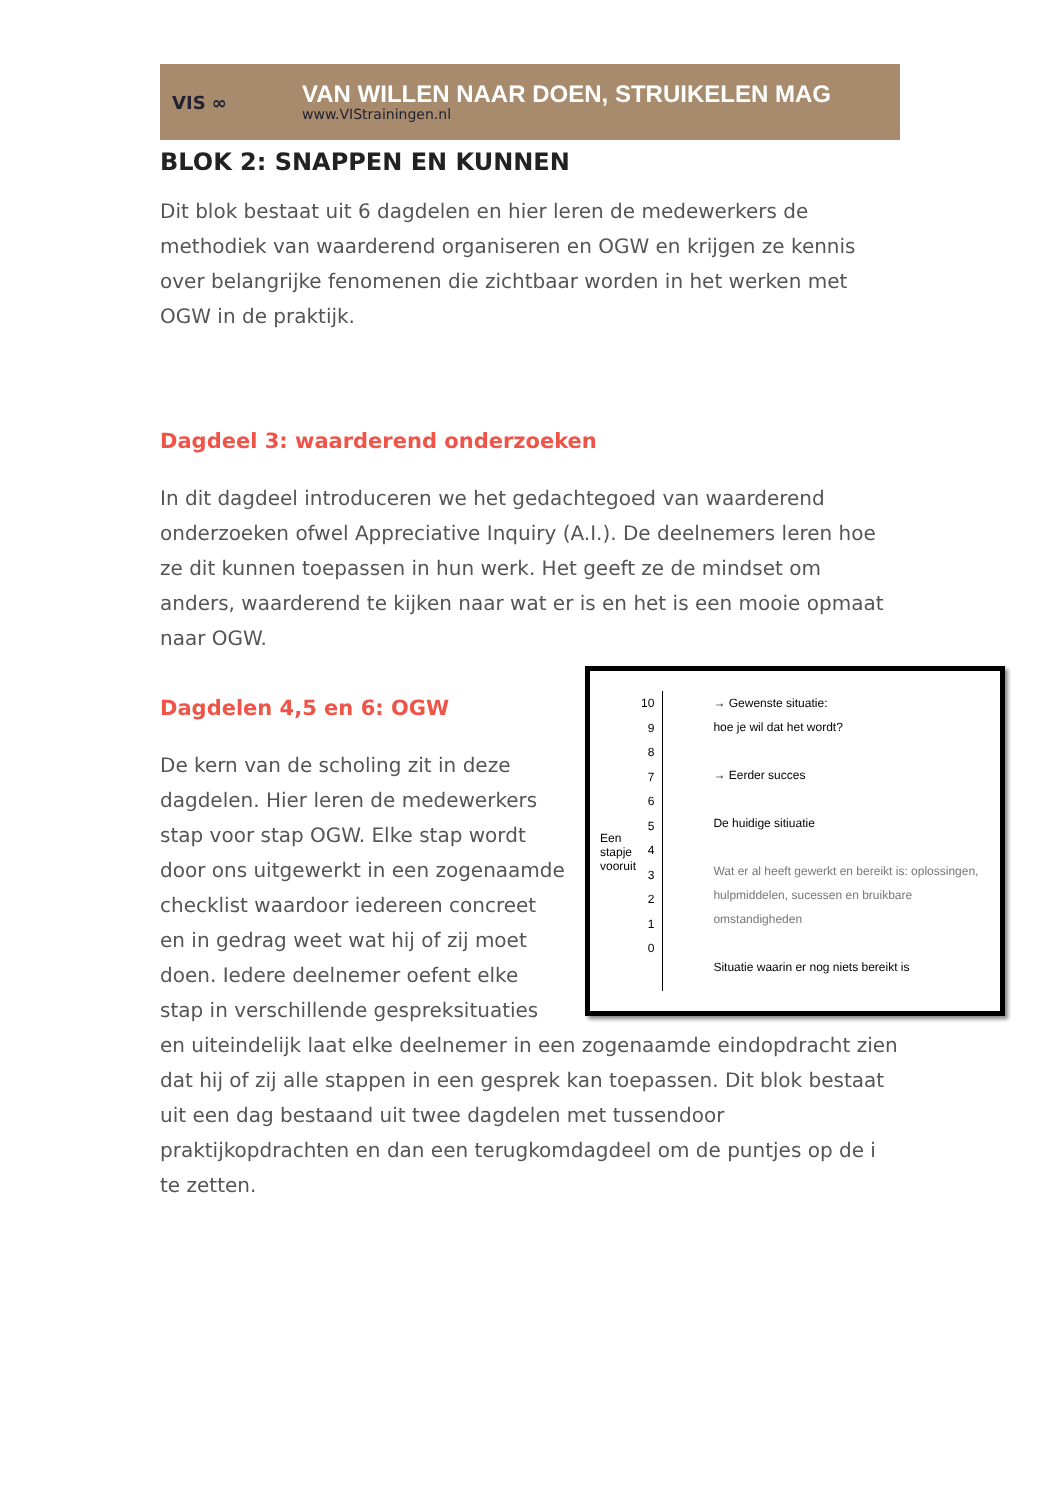VIS ∞
VAN WILLEN NAAR DOEN, STRUIKELEN MAG
www.VIStrainingen.nl
BLOK 2: SNAPPEN EN KUNNEN
Dit blok bestaat uit 6 dagdelen en hier leren de medewerkers de methodiek van waarderend organiseren en OGW en krijgen ze kennis over belangrijke fenomenen die zichtbaar worden in het werken met OGW in de praktijk.
Dagdeel 3: waarderend onderzoeken
In dit dagdeel introduceren we het gedachtegoed van waarderend onderzoeken ofwel Appreciative Inquiry (A.I.). De deelnemers leren hoe ze dit kunnen toepassen in hun werk. Het geeft ze de mindset om anders, waarderend te kijken naar wat er is en het is een mooie opmaat naar OGW.
Een stapje vooruit
10
9
8
7
6
5
4
3
2
1
0
→ Gewenste situatie:
hoe je wil dat het wordt?
→ Eerder succes
De huidige sitiuatie
Wat er al heeft gewerkt en bereikt is: oplossingen, hulpmiddelen, sucessen en bruikbare omstandigheden
Situatie waarin er nog niets bereikt is
Dagdelen 4,5 en 6: OGW
De kern van de scholing zit in deze dagdelen. Hier leren de medewerkers stap voor stap OGW. Elke stap wordt door ons uitgewerkt in een zogenaamde checklist waardoor iedereen concreet en in gedrag weet wat hij of zij moet doen. Iedere deelnemer oefent elke stap in verschillende gespreksituaties en uiteindelijk laat elke deelnemer in een zogenaamde eindopdracht zien dat hij of zij alle stappen in een gesprek kan toepassen. Dit blok bestaat uit een dag bestaand uit twee dagdelen met tussendoor praktijkopdrachten en dan een terugkomdagdeel om de puntjes op de i te zetten.